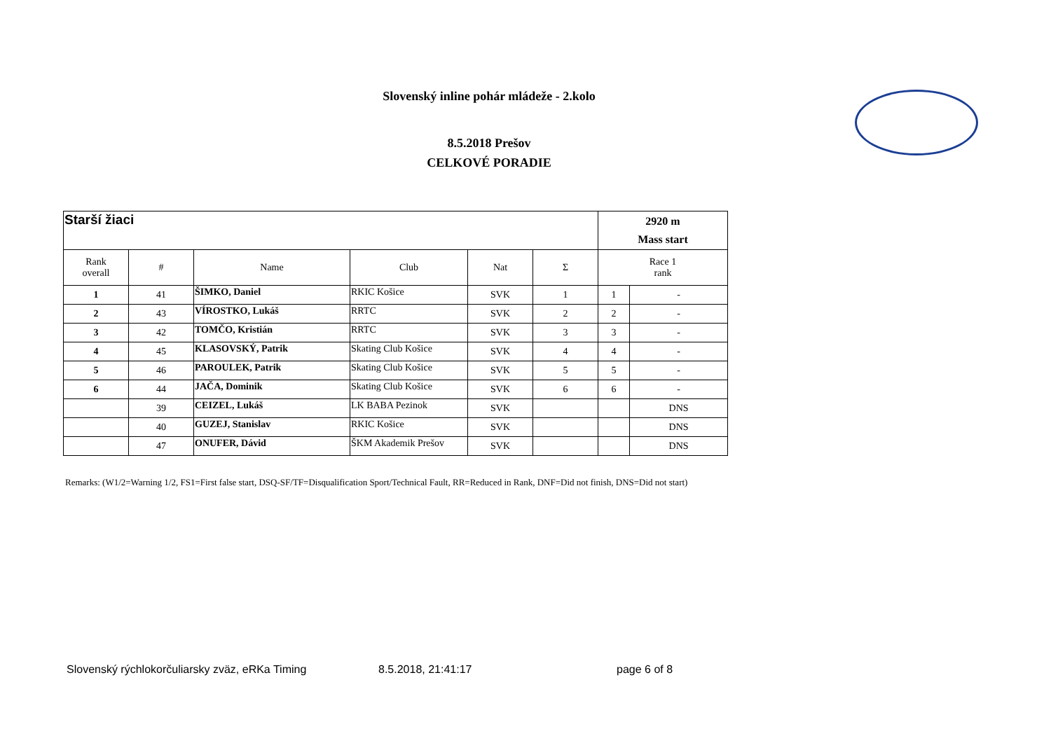Slovenský inline pohár mládeže - 2.kolo
8.5.2018 Prešov
CELKOVÉ PORADIE
| Starší žiaci | | | | | | 2920 m Mass start | |
| Rank overall | # | Name | Club | Nat | Σ | Race 1 rank | |
| 1 | 41 | ŠIMKO, Daniel | RKIC Košice | SVK | 1 | 1 | - |
| 2 | 43 | VÍROSTKO, Lukáš | RRTC | SVK | 2 | 2 | - |
| 3 | 42 | TOMČO, Kristián | RRTC | SVK | 3 | 3 | - |
| 4 | 45 | KLASOVSKÝ, Patrik | Skating Club Košice | SVK | 4 | 4 | - |
| 5 | 46 | PAROULEK, Patrik | Skating Club Košice | SVK | 5 | 5 | - |
| 6 | 44 | JAČA, Dominik | Skating Club Košice | SVK | 6 | 6 | - |
| | 39 | CEIZEL, Lukáš | LK BABA Pezinok | SVK | | | DNS |
| | 40 | GUZEJ, Stanislav | RKIC Košice | SVK | | | DNS |
| | 47 | ONUFER, Dávid | ŠKM Akademik Prešov | SVK | | | DNS |
Remarks: (W1/2=Warning 1/2, FS1=First false start, DSQ-SF/TF=Disqualification Sport/Technical Fault, RR=Reduced in Rank, DNF=Did not finish, DNS=Did not start)
Slovenský rýchlokorčuliarsky zväz, eRKa Timing 8.5.2018, 21:41:17 page 6 of 8